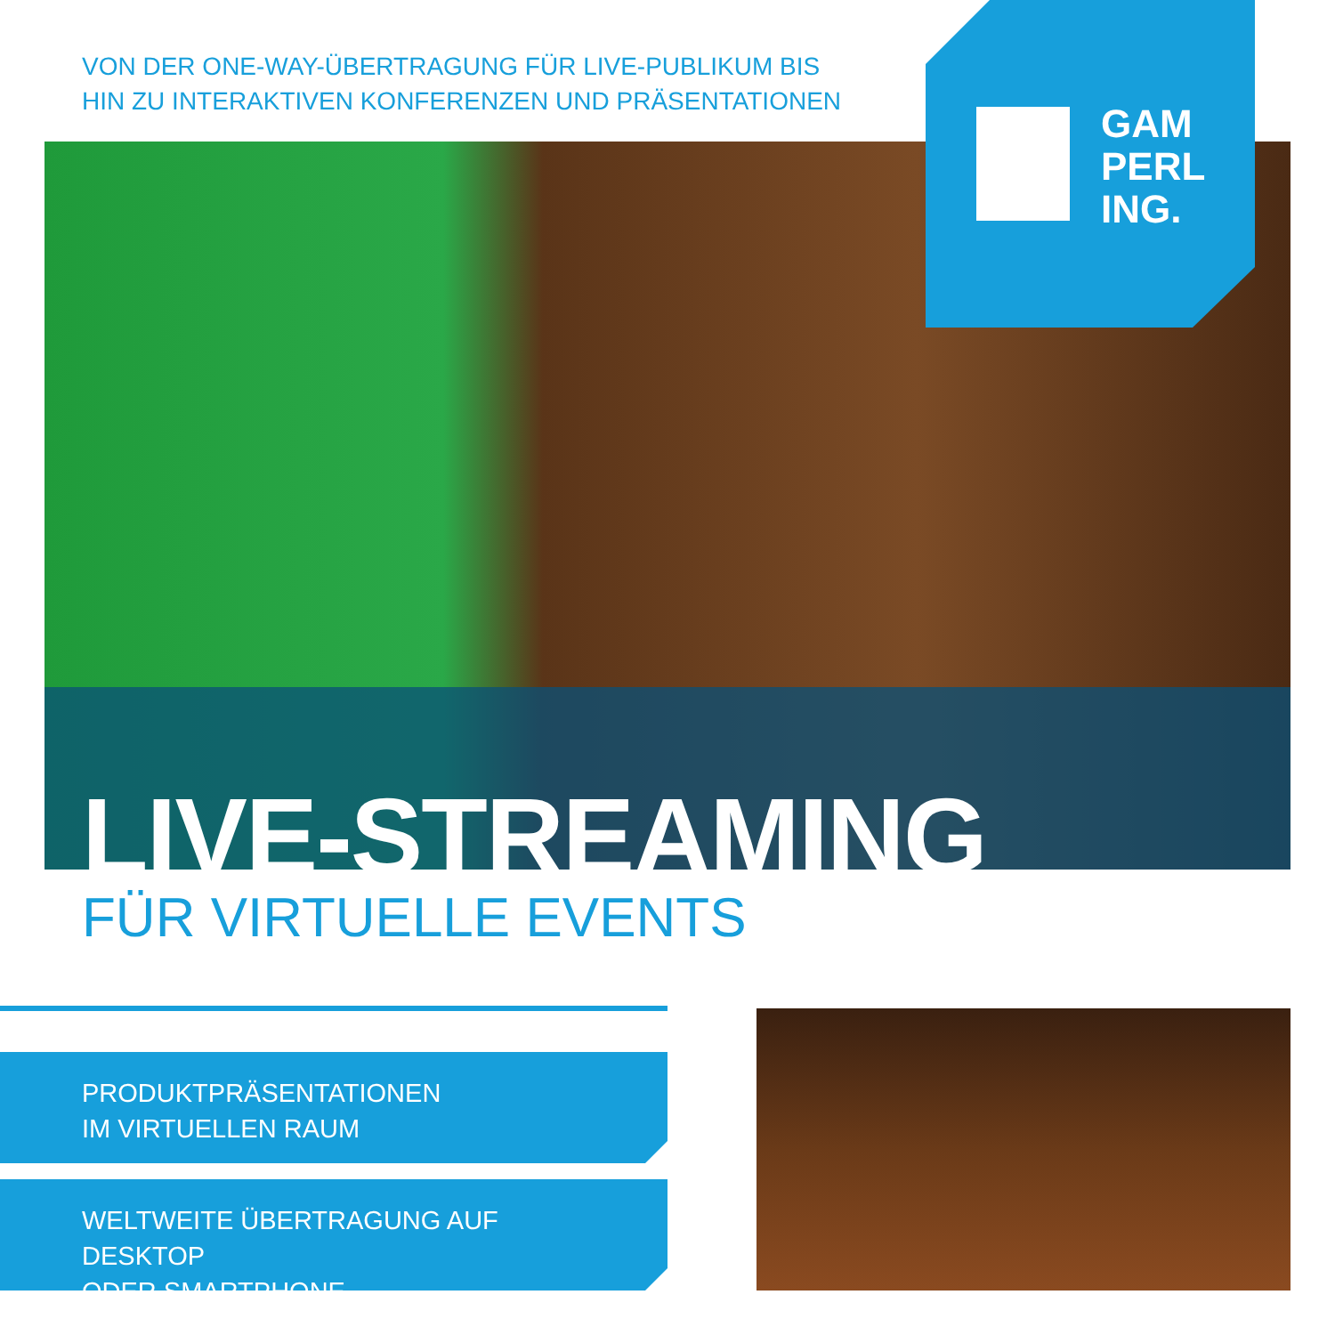VON DER ONE-WAY-ÜBERTRAGUNG FÜR LIVE-PUBLIKUM BIS
HIN ZU INTERAKTIVEN KONFERENZEN UND PRÄSENTATIONEN
GAM
PERL
ING.
LIVE-STREAMING
FÜR VIRTUELLE EVENTS
PRODUKTPRÄSENTATIONEN
IM VIRTUELLEN RAUM
WELTWEITE ÜBERTRAGUNG AUF DESKTOP
ODER SMARTPHONE